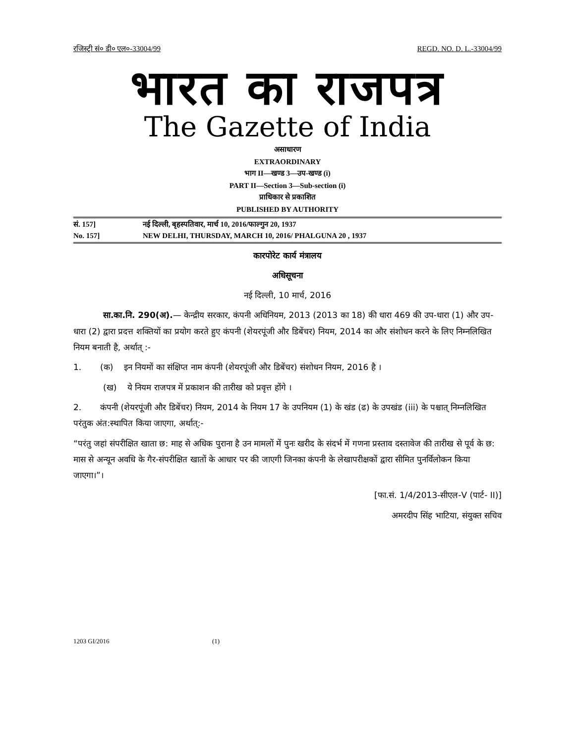रजिस्ट्री सं० डी० एल०-33004/99 REGD. NO. D. L.-33004/99
भारत का राजपत्र
The Gazette of India
असाधारण
EXTRAORDINARY
भाग II—खण्ड 3—उप-खण्ड (i)
PART II—Section 3—Sub-section (i)
प्राधिकार से प्रकाशित
PUBLISHED BY AUTHORITY
सं. 157] नई दिल्ली, बृहस्पतिवार, मार्च 10, 2016/फाल्गुन 20, 1937
No. 157] NEW DELHI, THURSDAY, MARCH 10, 2016/ PHALGUNA 20 , 1937
कारपोरेट कार्य मंत्रालय
अधिसूचना
नई दिल्ली, 10 मार्च, 2016
सा.का.नि. 290(अ).— केन्द्रीय सरकार, कंपनी अधिनियम, 2013 (2013 का 18) की धारा 469 की उप-धारा (1) और उप-धारा (2) द्वारा प्रदत्त शक्तियों का प्रयोग करते हुए कंपनी (शेयरपूंजी और डिबेंचर) नियम, 2014 का और संशोधन करने के लिए निम्नलिखित नियम बनाती है, अर्थात् :-
1. (क) इन नियमों का संक्षिप्त नाम कंपनी (शेयरपूंजी और डिबेंचर) संशोधन नियम, 2016 है ।
(ख) ये नियम राजपत्र में प्रकाशन की तारीख को प्रवृत्त होंगे ।
2. कंपनी (शेयरपूंजी और डिबेंचर) नियम, 2014 के नियम 17 के उपनियम (1) के खंड (ढ) के उपखंड (iii) के पश्चात् निम्नलिखित परंतुक अंत:स्थापित किया जाएगा, अर्थात्:-
“परंतु जहां संपरीक्षित खाता छ: माह से अधिक पुराना है उन मामलों में पुनः खरीद के संदर्भ में गणना प्रस्ताव दस्तावेज की तारीख से पूर्व के छ: मास से अन्यून अवधि के गैर-संपरीक्षित खातों के आधार पर की जाएगी जिनका कंपनी के लेखापरीक्षकों द्वारा सीमित पुनर्विलोकन किया जाएगा।”।
[फा.सं. 1/4/2013-सीएल-V (पार्ट- II)]
अमरदीप सिंह भाटिया, संयुक्त सचिव
1203 GI/2016 (1)